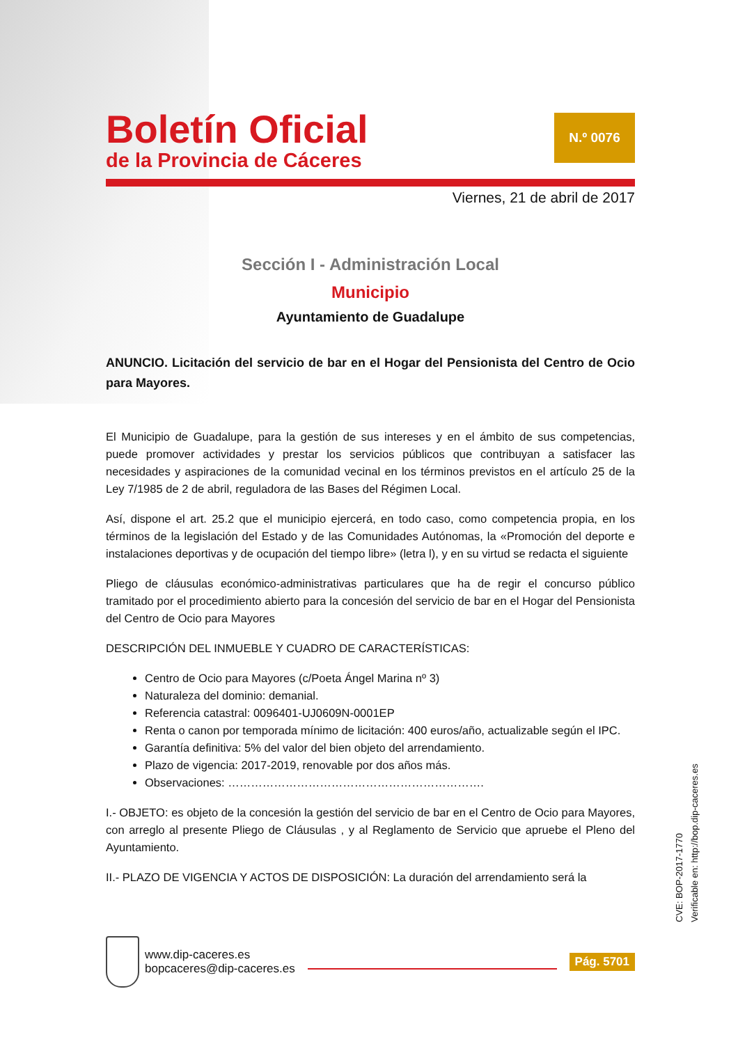Boletín Oficial
de la Provincia de Cáceres
N.º 0076
Viernes, 21 de abril de 2017
Sección I - Administración Local
Municipio
Ayuntamiento de Guadalupe
ANUNCIO. Licitación del servicio de bar en el Hogar del Pensionista del Centro de Ocio para Mayores.
El Municipio de Guadalupe, para la gestión de sus intereses y en el ámbito de sus competencias, puede promover actividades y prestar los servicios públicos que contribuyan a satisfacer las necesidades y aspiraciones de la comunidad vecinal en los términos previstos en el artículo 25 de la Ley 7/1985 de 2 de abril, reguladora de las Bases del Régimen Local.
Así, dispone el art. 25.2 que el municipio ejercerá, en todo caso, como competencia propia, en los términos de la legislación del Estado y de las Comunidades Autónomas, la «Promoción del deporte e instalaciones deportivas y de ocupación del tiempo libre» (letra l), y en su virtud se redacta el siguiente
Pliego de cláusulas económico-administrativas particulares que ha de regir el concurso público tramitado por el procedimiento abierto para la concesión del servicio de bar en el Hogar del Pensionista del Centro de Ocio para Mayores
DESCRIPCIÓN DEL INMUEBLE Y CUADRO DE CARACTERÍSTICAS:
Centro de Ocio para Mayores (c/Poeta Ángel Marina nº 3)
Naturaleza del dominio: demanial.
Referencia catastral: 0096401-UJ0609N-0001EP
Renta o canon por temporada mínimo de licitación: 400 euros/año, actualizable según el IPC.
Garantía definitiva: 5% del valor del bien objeto del arrendamiento.
Plazo de vigencia: 2017-2019, renovable por dos años más.
Observaciones: ………………………………………………………….
I.- OBJETO: es objeto de la concesión la gestión del servicio de bar en el Centro de Ocio para Mayores, con arreglo al presente Pliego de Cláusulas , y al Reglamento de Servicio que apruebe el Pleno del Ayuntamiento.
II.- PLAZO DE VIGENCIA Y ACTOS DE DISPOSICIÓN: La duración del arrendamiento será la
CVE: BOP-2017-1770
Verificable en: http://bop.dip-caceres.es
www.dip-caceres.es
bopcaceres@dip-caceres.es
Pág. 5701